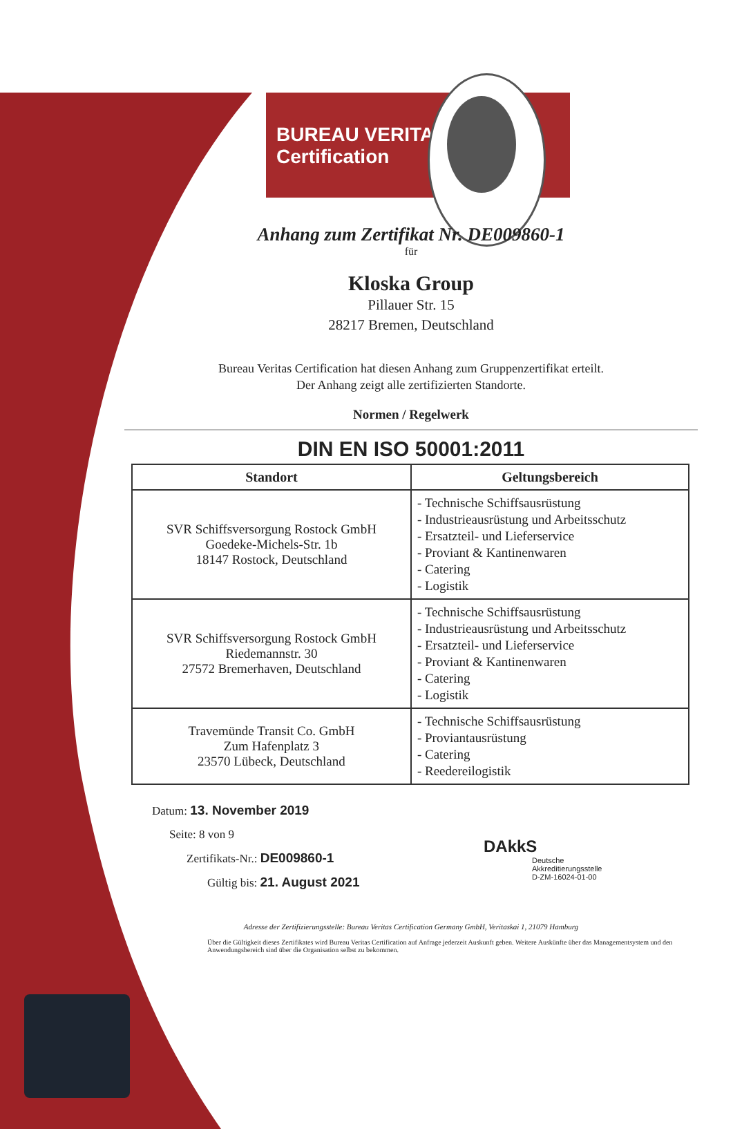BUREAU VERITAS
Certification
Anhang zum Zertifikat Nr. DE009860-1
für
Kloska Group
Pillauer Str. 15
28217 Bremen, Deutschland
Bureau Veritas Certification hat diesen Anhang zum Gruppenzertifikat erteilt.
Der Anhang zeigt alle zertifizierten Standorte.
Normen / Regelwerk
DIN EN ISO 50001:2011
| Standort | Geltungsbereich |
| --- | --- |
| SVR Schiffsversorgung Rostock GmbH Goedeke-Michels-Str. 1b 18147 Rostock, Deutschland | - Technische Schiffsausrüstung - Industrieausrüstung und Arbeitsschutz - Ersatzteil- und Lieferservice - Proviant & Kantinenwaren - Catering - Logistik |
| SVR Schiffsversorgung Rostock GmbH Riedemannstr. 30 27572 Bremerhaven, Deutschland | - Technische Schiffsausrüstung - Industrieausrüstung und Arbeitsschutz - Ersatzteil- und Lieferservice - Proviant & Kantinenwaren - Catering - Logistik |
| Travemünde Transit Co. GmbH Zum Hafenplatz 3 23570 Lübeck, Deutschland | - Technische Schiffsausrüstung - Proviantausrüstung - Catering - Reedereilogistik |
Datum: 13. November 2019
Seite: 8 von 9
Zertifikats-Nr.: DE009860-1
Gültig bis: 21. August 2021
DAkkS
Deutsche
Akkreditierungsstelle
D-ZM-16024-01-00
Adresse der Zertifizierungsstelle: Bureau Veritas Certification Germany GmbH, Veritaskai 1, 21079 Hamburg
Über die Gültigkeit dieses Zertifikates wird Bureau Veritas Certification auf Anfrage jederzeit Auskunft geben. Weitere Auskünfte über das Managementsystem und den Anwendungsbereich sind über die Organisation selbst zu bekommen.